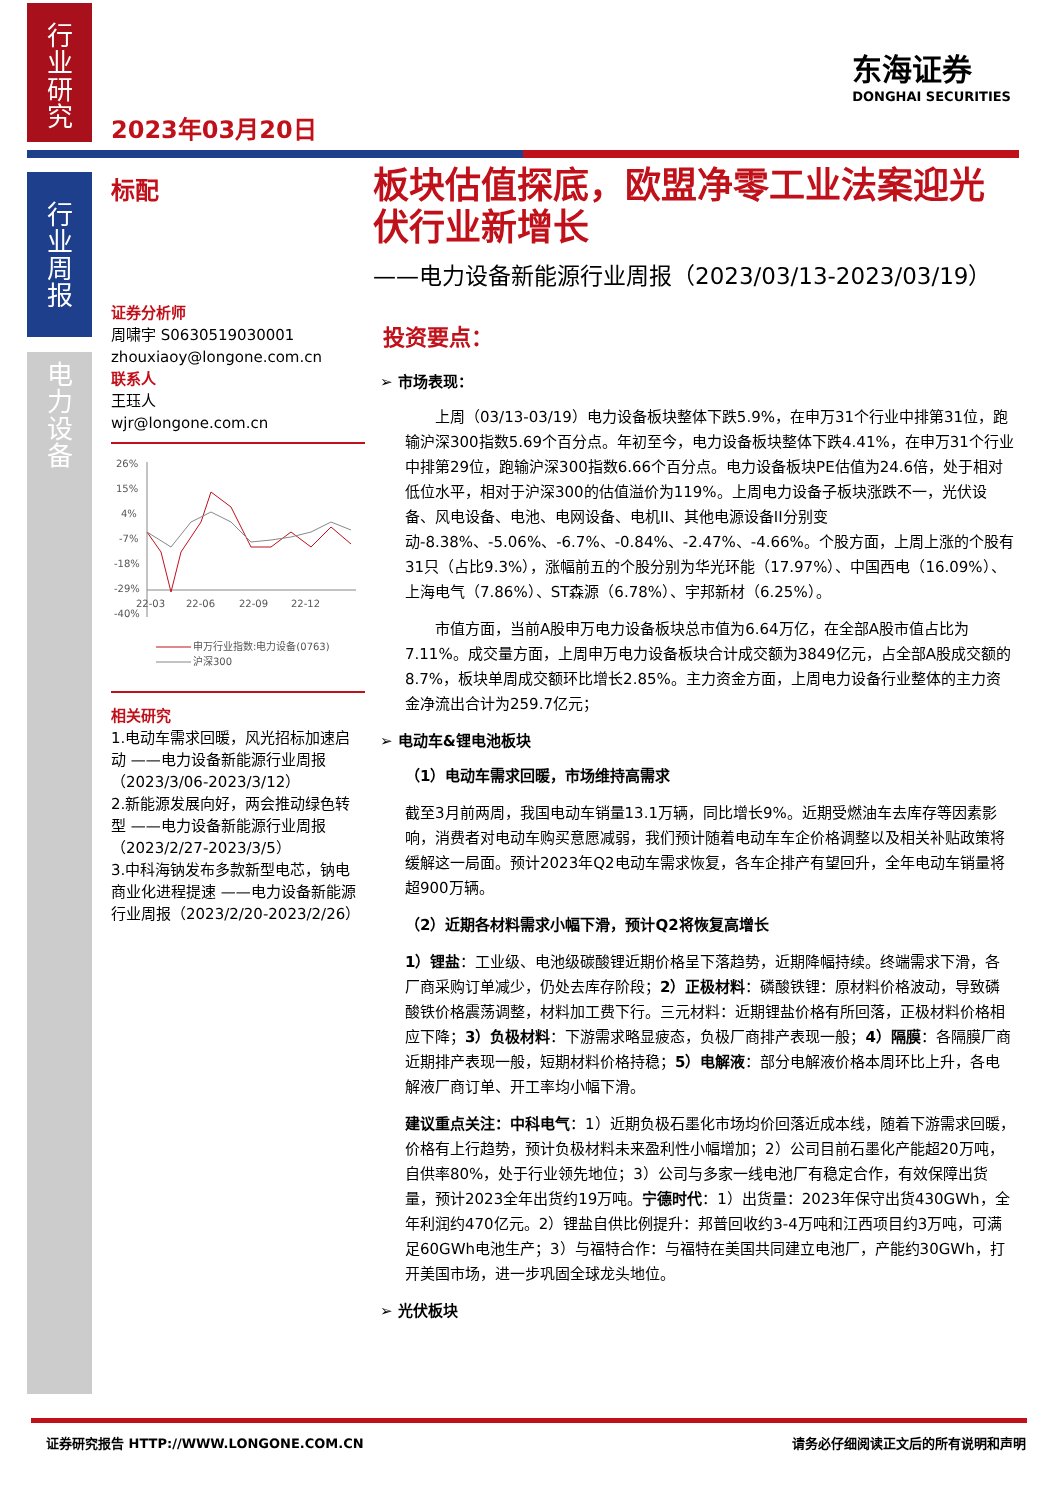行
业
研
究
行
业
周
报
电
力
设
备
2023年03月20日
东海证券
DONGHAI SECURITIES
标配
证券分析师
周啸宇 S0630519030001
zhouxiaoy@longone.com.cn
联系人
王珏人
wjr@longone.com.cn
26%
15%
4%
-7%
-18%
-29%
-40%
22-03
22-06
22-09
22-12
申万行业指数:电力设备(0763)
沪深300
相关研究
1.电动车需求回暖，风光招标加速启动 ——电力设备新能源行业周报（2023/3/06-2023/3/12）
2.新能源发展向好，两会推动绿色转型 ——电力设备新能源行业周报（2023/2/27-2023/3/5）
3.中科海钠发布多款新型电芯，钠电商业化进程提速 ——电力设备新能源行业周报（2023/2/20-2023/2/26）
板块估值探底，欧盟净零工业法案迎光伏行业新增长
——电力设备新能源行业周报（2023/03/13-2023/03/19）
投资要点：
➢ 市场表现：
上周（03/13-03/19）电力设备板块整体下跌5.9%，在申万31个行业中排第31位，跑输沪深300指数5.69个百分点。年初至今，电力设备板块整体下跌4.41%，在申万31个行业中排第29位，跑输沪深300指数6.66个百分点。电力设备板块PE估值为24.6倍，处于相对低位水平，相对于沪深300的估值溢价为119%。上周电力设备子板块涨跌不一，光伏设备、风电设备、电池、电网设备、电机II、其他电源设备II分别变动-8.38%、-5.06%、-6.7%、-0.84%、-2.47%、-4.66%。个股方面，上周上涨的个股有31只（占比9.3%），涨幅前五的个股分别为华光环能（17.97%）、中国西电（16.09%）、上海电气（7.86%）、ST森源（6.78%）、宇邦新材（6.25%）。
市值方面，当前A股申万电力设备板块总市值为6.64万亿，在全部A股市值占比为7.11%。成交量方面，上周申万电力设备板块合计成交额为3849亿元，占全部A股成交额的8.7%，板块单周成交额环比增长2.85%。主力资金方面，上周电力设备行业整体的主力资金净流出合计为259.7亿元；
➢ 电动车&锂电池板块
（1）电动车需求回暖，市场维持高需求
截至3月前两周，我国电动车销量13.1万辆，同比增长9%。近期受燃油车去库存等因素影响，消费者对电动车购买意愿减弱，我们预计随着电动车车企价格调整以及相关补贴政策将缓解这一局面。预计2023年Q2电动车需求恢复，各车企排产有望回升，全年电动车销量将超900万辆。
（2）近期各材料需求小幅下滑，预计Q2将恢复高增长
1）锂盐：工业级、电池级碳酸锂近期价格呈下落趋势，近期降幅持续。终端需求下滑，各厂商采购订单减少，仍处去库存阶段；2）正极材料：磷酸铁锂：原材料价格波动，导致磷酸铁价格震荡调整，材料加工费下行。三元材料：近期锂盐价格有所回落，正极材料价格相应下降；3）负极材料：下游需求略显疲态，负极厂商排产表现一般；4）隔膜：各隔膜厂商近期排产表现一般，短期材料价格持稳；5）电解液：部分电解液价格本周环比上升，各电解液厂商订单、开工率均小幅下滑。
建议重点关注：中科电气：1）近期负极石墨化市场均价回落近成本线，随着下游需求回暖，价格有上行趋势，预计负极材料未来盈利性小幅增加；2）公司目前石墨化产能超20万吨，自供率80%，处于行业领先地位；3）公司与多家一线电池厂有稳定合作，有效保障出货量，预计2023全年出货约19万吨。宁德时代：1）出货量：2023年保守出货430GWh，全年利润约470亿元。2）锂盐自供比例提升：邦普回收约3-4万吨和江西项目约3万吨，可满足60GWh电池生产；3）与福特合作：与福特在美国共同建立电池厂，产能约30GWh，打开美国市场，进一步巩固全球龙头地位。
➢ 光伏板块
证券研究报告 HTTP://WWW.LONGONE.COM.CN 请务必仔细阅读正文后的所有说明和声明